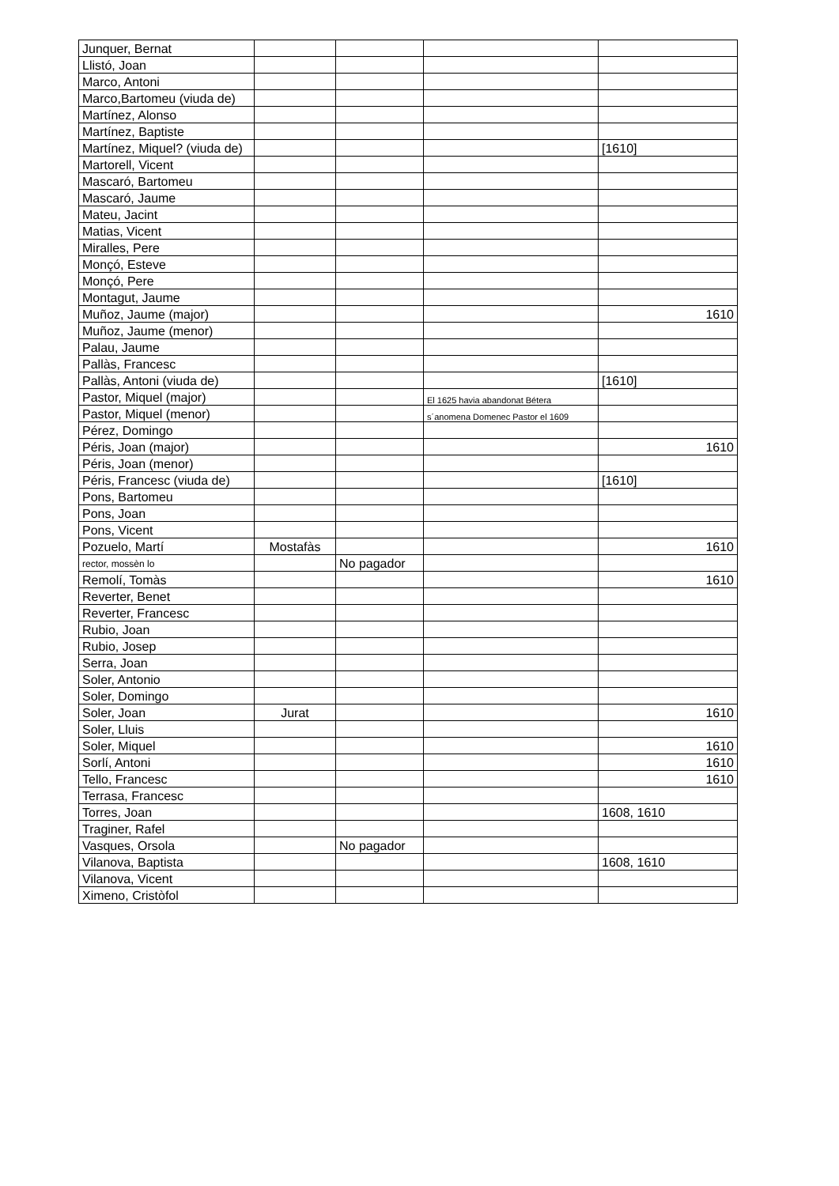| Junquer, Bernat | | | | |
| Llistó, Joan | | | | |
| Marco, Antoni | | | | |
| Marco,Bartomeu (viuda de) | | | | |
| Martínez, Alonso | | | | |
| Martínez, Baptiste | | | | |
| Martínez, Miquel? (viuda de) | | | | [1610] |
| Martorell, Vicent | | | | |
| Mascaró, Bartomeu | | | | |
| Mascaró, Jaume | | | | |
| Mateu, Jacint | | | | |
| Matias, Vicent | | | | |
| Miralles, Pere | | | | |
| Monçó, Esteve | | | | |
| Monçó, Pere | | | | |
| Montagut, Jaume | | | | |
| Muñoz, Jaume (major) | | | | 1610 |
| Muñoz, Jaume (menor) | | | | |
| Palau, Jaume | | | | |
| Pallàs, Francesc | | | | |
| Pallàs, Antoni (viuda de) | | | | [1610] |
| Pastor, Miquel (major) | | | El 1625 havia abandonat Bétera | |
| Pastor, Miquel (menor) | | | s´anomena Domenec Pastor el 1609 | |
| Pérez, Domingo | | | | |
| Péris, Joan (major) | | | | 1610 |
| Péris, Joan (menor) | | | | |
| Péris, Francesc (viuda de) | | | | [1610] |
| Pons, Bartomeu | | | | |
| Pons, Joan | | | | |
| Pons, Vicent | | | | |
| Pozuelo, Martí | Mostafàs | | | 1610 |
| rector, mossèn lo | | No pagador | | |
| Remolí, Tomàs | | | | 1610 |
| Reverter, Benet | | | | |
| Reverter, Francesc | | | | |
| Rubio, Joan | | | | |
| Rubio, Josep | | | | |
| Serra, Joan | | | | |
| Soler, Antonio | | | | |
| Soler, Domingo | | | | |
| Soler, Joan | Jurat | | | 1610 |
| Soler, Lluis | | | | |
| Soler, Miquel | | | | 1610 |
| Sorlí, Antoni | | | | 1610 |
| Tello, Francesc | | | | 1610 |
| Terrasa, Francesc | | | | |
| Torres, Joan | | | | 1608, 1610 |
| Traginer, Rafel | | | | |
| Vasques, Orsola | | No pagador | | |
| Vilanova, Baptista | | | | 1608, 1610 |
| Vilanova, Vicent | | | | |
| Ximeno, Cristòfol | | | | |